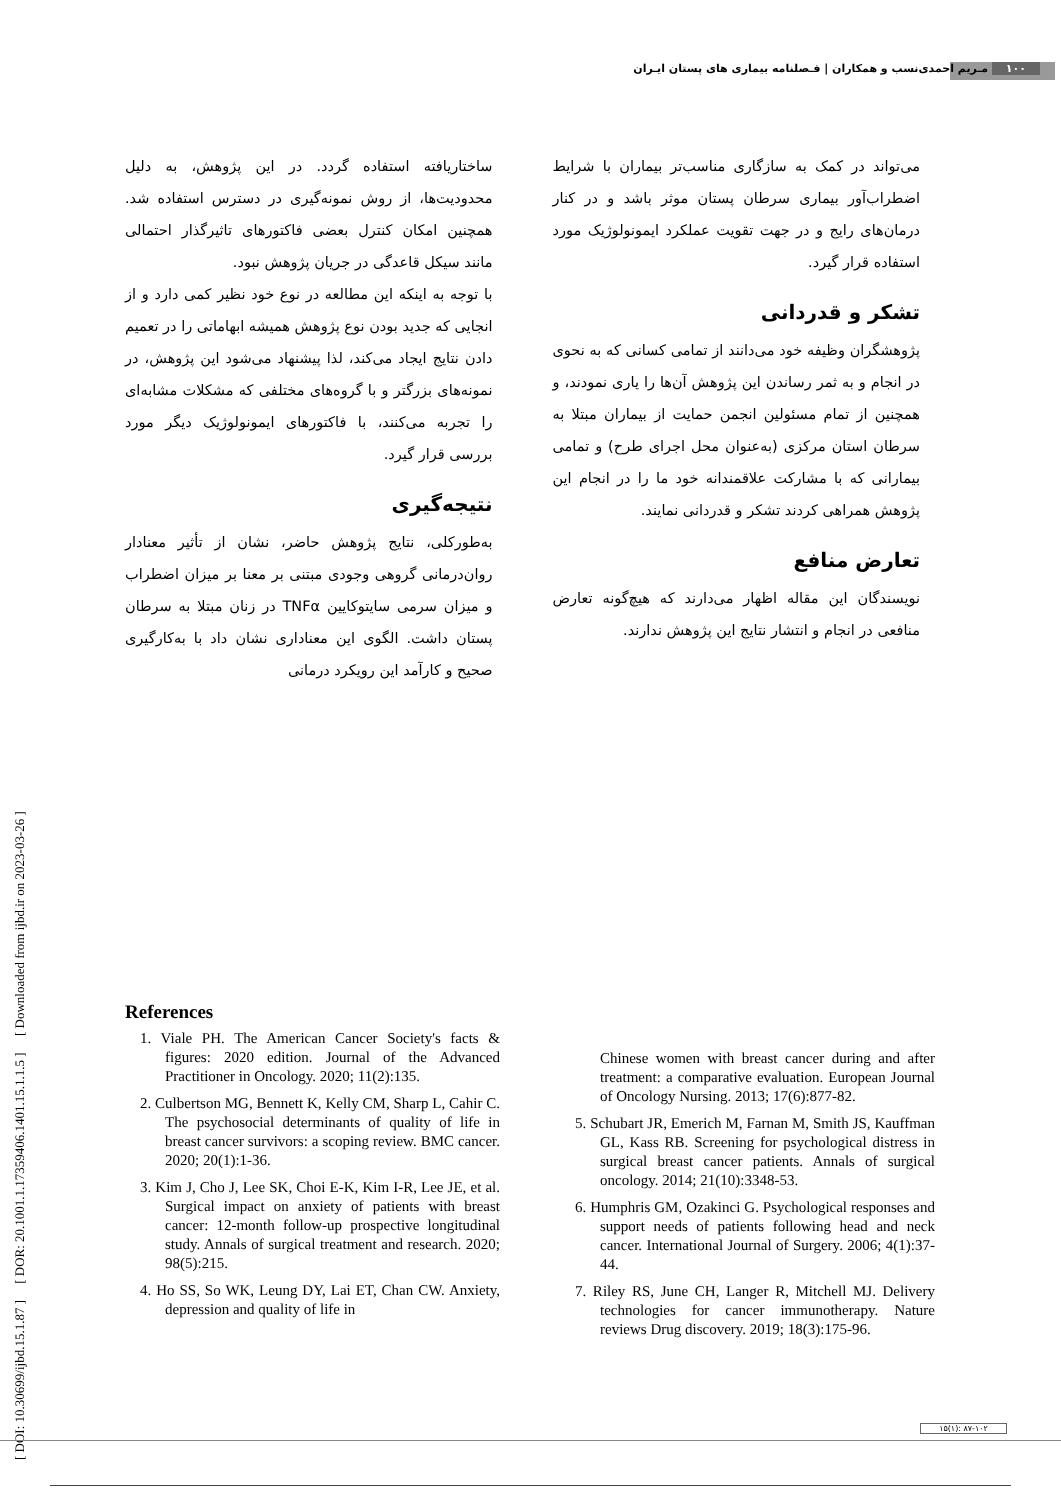۱۰۰ مـریم احمدی‌نسب و همکاران | فـصلنامه بیماری های پستان ایـران
[ DOI: 10.30699/ijbd.15.1.87 ] [ DOR: 20.1001.1.17359406.1401.15.1.1.5 ] [ Downloaded from ijbd.ir on 2023-03-26 ]
ساختاریافته استفاده گردد. در این پژوهش، به دلیل محدودیت‌ها، از روش نمونه‌گیری در دسترس استفاده شد. همچنین امکان کنترل بعضی فاکتورهای تاثیرگذار احتمالی مانند سیکل قاعدگی در جریان پژوهش نبود.
با توجه به اینکه این مطالعه در نوع خود نظیر کمی دارد و از انجایی که جدید بودن نوع پژوهش همیشه ابهاماتی را در تعمیم دادن نتایج ایجاد می‌کند، لذا پیشنهاد می‌شود این پژوهش، در نمونه‌های بزرگتر و با گروه‌های مختلفی که مشکلات مشابه‌ای را تجربه می‌کنند، با فاکتورهای ایمونولوژیک دیگر مورد بررسی قرار گیرد.
نتیجه‌گیری
به‌طورکلی، نتایج پژوهش حاضر، نشان از تأثیر معنادار روان‌درمانی گروهی وجودی مبتنی بر معنا بر میزان اضطراب و میزان سرمی سایتوکایین TNFα در زنان مبتلا به سرطان پستان داشت. الگوی این معناداری نشان داد با به‌کارگیری صحیح و کارآمد این رویکرد درمانی
می‌تواند در کمک به سازگاری مناسب‌تر بیماران با شرایط اضطراب‌آور بیماری سرطان پستان موثر باشد و در کنار درمان‌های رایج و در جهت تقویت عملکرد ایمونولوژیک مورد استفاده قرار گیرد.
تشکر و قدردانی
پژوهشگران وظیفه خود می‌دانند از تمامی کسانی که به نحوی در انجام و به ثمر رساندن این پژوهش آن‌ها را یاری نمودند، و همچنین از تمام مسئولین انجمن حمایت از بیماران مبتلا به سرطان استان مرکزی (به‌عنوان محل اجرای طرح) و تمامی بیمارانی که با مشارکت علاقمندانه خود ما را در انجام این پژوهش همراهی کردند تشکر و قدردانی نمایند.
تعارض منافع
نویسندگان این مقاله اظهار می‌دارند که هیچ‌گونه تعارض منافعی در انجام و انتشار نتایج این پژوهش ندارند.
References
1. Viale PH. The American Cancer Society's facts & figures: 2020 edition. Journal of the Advanced Practitioner in Oncology. 2020; 11(2):135.
2. Culbertson MG, Bennett K, Kelly CM, Sharp L, Cahir C. The psychosocial determinants of quality of life in breast cancer survivors: a scoping review. BMC cancer. 2020; 20(1):1-36.
3. Kim J, Cho J, Lee SK, Choi E-K, Kim I-R, Lee JE, et al. Surgical impact on anxiety of patients with breast cancer: 12-month follow-up prospective longitudinal study. Annals of surgical treatment and research. 2020; 98(5):215.
4. Ho SS, So WK, Leung DY, Lai ET, Chan CW. Anxiety, depression and quality of life in
Chinese women with breast cancer during and after treatment: a comparative evaluation. European Journal of Oncology Nursing. 2013; 17(6):877-82.
5. Schubart JR, Emerich M, Farnan M, Smith JS, Kauffman GL, Kass RB. Screening for psychological distress in surgical breast cancer patients. Annals of surgical oncology. 2014; 21(10):3348-53.
6. Humphris GM, Ozakinci G. Psychological responses and support needs of patients following head and neck cancer. International Journal of Surgery. 2006; 4(1):37-44.
7. Riley RS, June CH, Langer R, Mitchell MJ. Delivery technologies for cancer immunotherapy. Nature reviews Drug discovery. 2019; 18(3):175-96.
۱۵(۱): ۸۷-۱۰۲